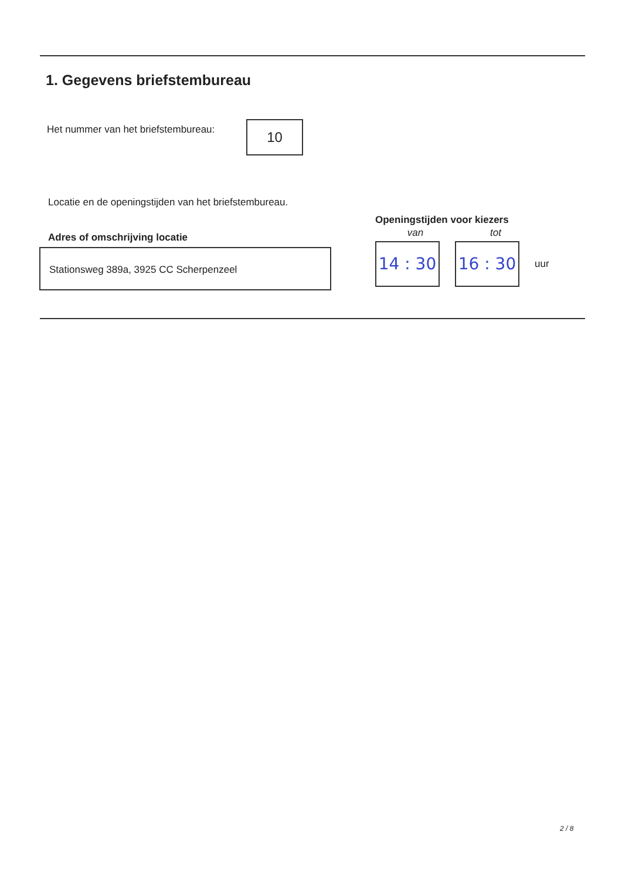1. Gegevens briefstembureau
Het nummer van het briefstembureau:
10
Locatie en de openingstijden van het briefstembureau.
Adres of omschrijving locatie
Stationsweg 389a, 3925 CC Scherpenzeel
Openingstijden voor kiezers
van tot
14 : 30
16 : 30
uur
2 / 8